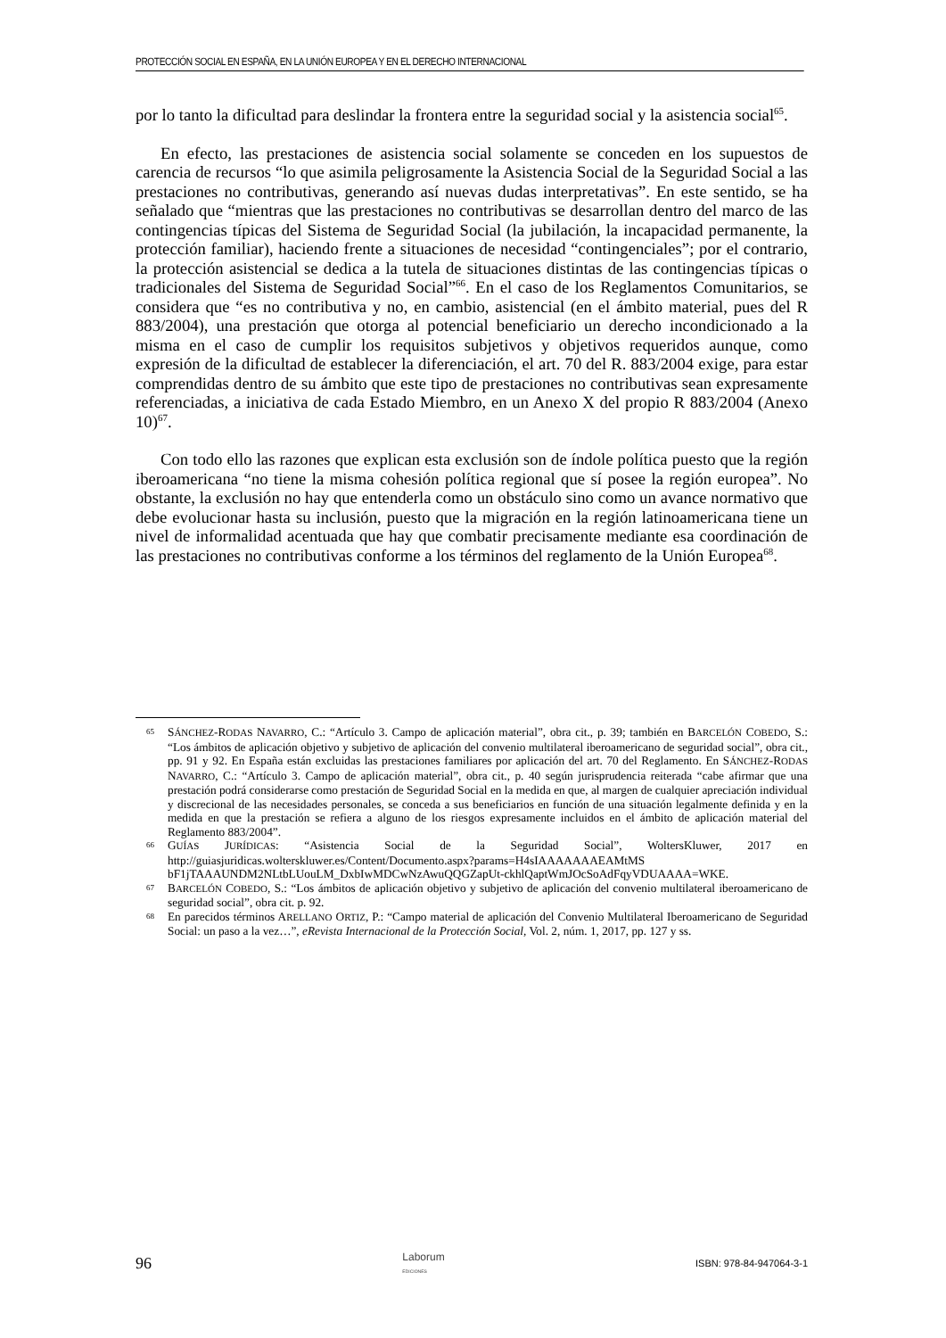PROTECCIÓN SOCIAL EN ESPAÑA, EN LA UNIÓN EUROPEA Y EN EL DERECHO INTERNACIONAL
por lo tanto la dificultad para deslindar la frontera entre la seguridad social y la asistencia social<sup>65</sup>.
En efecto, las prestaciones de asistencia social solamente se conceden en los supuestos de carencia de recursos “lo que asimila peligrosamente la Asistencia Social de la Seguridad Social a las prestaciones no contributivas, generando así nuevas dudas interpretativas”. En este sentido, se ha señalado que “mientras que las prestaciones no contributivas se desarrollan dentro del marco de las contingencias típicas del Sistema de Seguridad Social (la jubilación, la incapacidad permanente, la protección familiar), haciendo frente a situaciones de necesidad “contingenciales”; por el contrario, la protección asistencial se dedica a la tutela de situaciones distintas de las contingencias típicas o tradicionales del Sistema de Seguridad Social”<sup>66</sup>. En el caso de los Reglamentos Comunitarios, se considera que “es no contributiva y no, en cambio, asistencial (en el ámbito material, pues del R 883/2004), una prestación que otorga al potencial beneficiario un derecho incondicionado a la misma en el caso de cumplir los requisitos subjetivos y objetivos requeridos aunque, como expresión de la dificultad de establecer la diferenciación, el art. 70 del R. 883/2004 exige, para estar comprendidas dentro de su ámbito que este tipo de prestaciones no contributivas sean expresamente referenciadas, a iniciativa de cada Estado Miembro, en un Anexo X del propio R 883/2004 (Anexo 10)<sup>67</sup>.
Con todo ello las razones que explican esta exclusión son de índole política puesto que la región iberoamericana “no tiene la misma cohesión política regional que sí posee la región europea”. No obstante, la exclusión no hay que entenderla como un obstáculo sino como un avance normativo que debe evolucionar hasta su inclusión, puesto que la migración en la región latinoamericana tiene un nivel de informalidad acentuada que hay que combatir precisamente mediante esa coordinación de las prestaciones no contributivas conforme a los términos del reglamento de la Unión Europea<sup>68</sup>.
65 SÁNCHEZ-RODAS NAVARRO, C.: “Artículo 3. Campo de aplicación material”, obra cit., p. 39; también en BARCELÓN COBEDO, S.: “Los ámbitos de aplicación objetivo y subjetivo de aplicación del convenio multilateral iberoamericano de seguridad social”, obra cit., pp. 91 y 92. En España están excluidas las prestaciones familiares por aplicación del art. 70 del Reglamento. En SÁNCHEZ-RODAS NAVARRO, C.: “Artículo 3. Campo de aplicación material”, obra cit., p. 40 según jurisprudencia reiterada “cabe afirmar que una prestación podrá considerarse como prestación de Seguridad Social en la medida en que, al margen de cualquier apreciación individual y discrecional de las necesidades personales, se conceda a sus beneficiarios en función de una situación legalmente definida y en la medida en que la prestación se refiera a alguno de los riesgos expresamente incluidos en el ámbito de aplicación material del Reglamento 883/2004”.
66 GUÍAS JURÍDICAS: “Asistencia Social de la Seguridad Social”, WoltersKluwer, 2017 en http://guiasjuridicas.wolterskluwer.es/Content/Documento.aspx?params=H4sIAAAAAAAEAMtMS bF1jTAAAUNDM2NLtbLUouLM_DxbIwMDCwNzAwuQQGZapUt-ckhlQaptWmJOcSoAdFqyVDUAAAA=WKE.
67 BARCELÓN COBEDO, S.: “Los ámbitos de aplicación objetivo y subjetivo de aplicación del convenio multilateral iberoamericano de seguridad social”, obra cit. p. 92.
68 En parecidos términos ARELLANO ORTIZ, P.: “Campo material de aplicación del Convenio Multilateral Iberoamericano de Seguridad Social: un paso a la vez…”, eRevista Internacional de la Protección Social, Vol. 2, núm. 1, 2017, pp. 127 y ss.
96 Laborum
EDICIONES ISBN: 978-84-947064-3-1